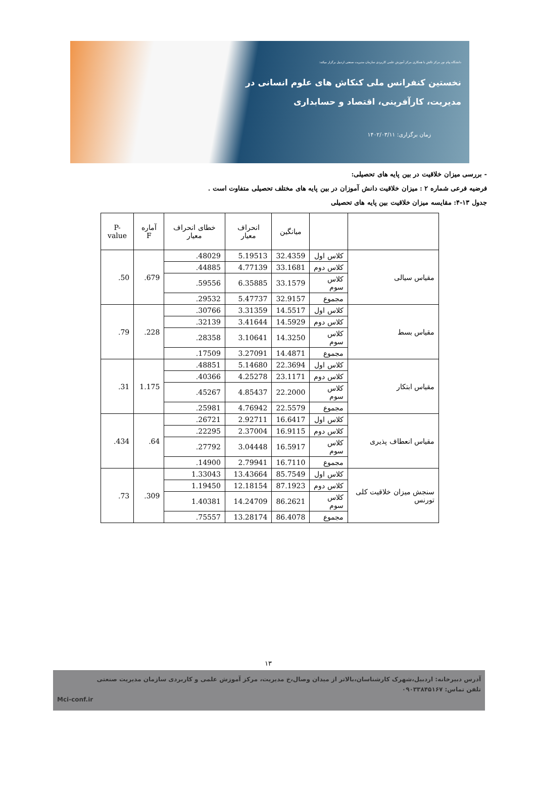دانشگاه پیام نور مرکز تالش با همکاری مرکز آموزش علمی کاربردی سازمان مدیریت صنعتی اردبیل برگزار میکند:
نخستین کنفرانس ملی کنکاش های علوم انسانی در
مدیریت، کارآفرینی، اقتصاد و حسابداری
زمان برگزاری: ۱۴۰۲/۰۳/۱۱
- بررسی میزان خلاقیت در بین پایه های تحصیلی:
فرضیه فرعی شماره ۲ : میزان خلاقیت دانش آموزان در بین پایه های مختلف تحصیلی متفاوت است .
جدول ۱۳-۴: مقایسه میزان خلاقیت بین پایه های تحصیلی
| | | میانگین | انحراف معیار | خطای انحراف معیار | آماره F | P-value |
| --- | --- | --- | --- | --- | --- | --- |
| مقیاس سیالی | کلاس اول | 32.4359 | 5.19513 | .48029 | .679 | .50 |
| | کلاس دوم | 33.1681 | 4.77139 | .44885 | | |
| | کلاس سوم | 33.1579 | 6.35885 | .59556 | | |
| | مجموع | 32.9157 | 5.47737 | .29532 | | |
| مقیاس بسط | کلاس اول | 14.5517 | 3.31359 | .30766 | .228 | .79 |
| | کلاس دوم | 14.5929 | 3.41644 | .32139 | | |
| | کلاس سوم | 14.3250 | 3.10641 | .28358 | | |
| | مجموع | 14.4871 | 3.27091 | .17509 | | |
| مقیاس ابتکار | کلاس اول | 22.3694 | 5.14680 | .48851 | 1.175 | .31 |
| | کلاس دوم | 23.1171 | 4.25278 | .40366 | | |
| | کلاس سوم | 22.2000 | 4.85437 | .45267 | | |
| | مجموع | 22.5579 | 4.76942 | .25981 | | |
| مقیاس انعطاف پذیری | کلاس اول | 16.6417 | 2.92711 | .26721 | .64 | .434 |
| | کلاس دوم | 16.9115 | 2.37004 | .22295 | | |
| | کلاس سوم | 16.5917 | 3.04448 | .27792 | | |
| | مجموع | 16.7110 | 2.79941 | .14900 | | |
| سنجش میزان خلاقیت کلی تورنس | کلاس اول | 85.7549 | 13.43664 | 1.33043 | .309 | .73 |
| | کلاس دوم | 87.1923 | 12.18154 | 1.19450 | | |
| | کلاس سوم | 86.2621 | 14.24709 | 1.40381 | | |
| | مجموع | 86.4078 | 13.28174 | .75557 | | |
۱۳
آدرس دبیرخانه: اردبیل،شهرک کارشناسان،بالاتر از میدان وصال،خ مدیریت، مرکز آموزش علمی و کاربردی سازمان مدیریت صنعتی
تلفن تماس: ۰۹۰۳۳۸۴۵۱۶۷
Mci-conf.ir